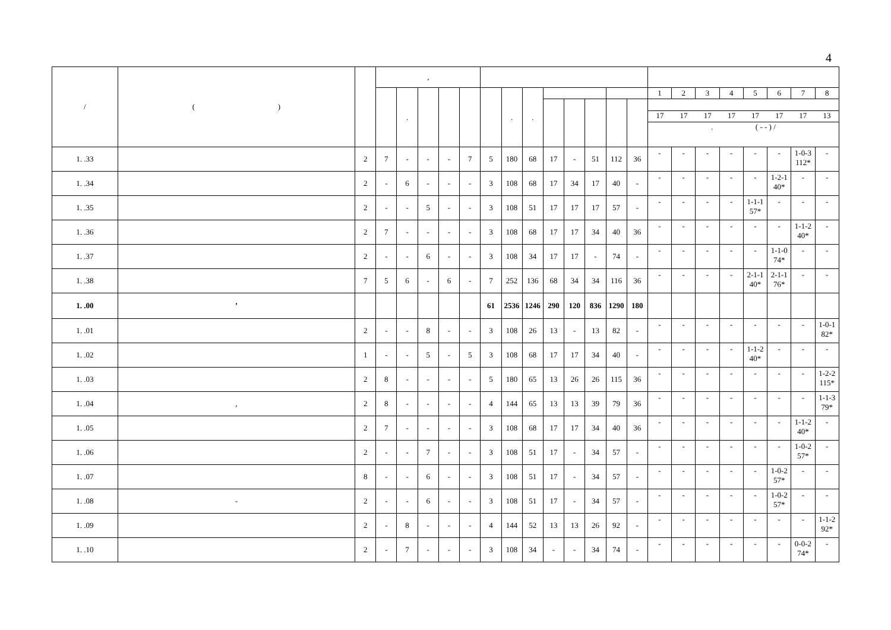4
| / | ( ) | | , | | | | | | | | | | | | | | | | | | | | |
| --- | --- | --- | --- | --- | --- | --- | --- | --- | --- | --- | --- | --- | --- | --- | --- | --- | --- | --- | --- | --- | --- | --- | --- |
| | | | | . | | | | | . | . | | | | | | 1 | 2 | 3 | 4 | 5 | 6 | 7 | 8 |
| | | | | | | | | | | | | | | | | 17 17 17 17 17 17 17 13 . ( - - ) / | | | | | | | |
| 1. .33 | | 2 | 7 | - | - | - | 7 | 5 | 180 | 68 | 17 | - | 51 | 112 | 36 | - | - | - | - | - | - | 1-0-3 112* | - |
| 1. .34 | | 2 | - | 6 | - | - | - | 3 | 108 | 68 | 17 | 34 | 17 | 40 | - | - | - | - | - | - | 1-2-1 40* | - | - |
| 1. .35 | | 2 | - | - | 5 | - | - | 3 | 108 | 51 | 17 | 17 | 17 | 57 | - | - | - | - | - | 1-1-1 57* | - | - | - |
| 1. .36 | | 2 | 7 | - | - | - | - | 3 | 108 | 68 | 17 | 17 | 34 | 40 | 36 | - | - | - | - | - | - | 1-1-2 40* | - |
| 1. .37 | | 2 | - | - | 6 | - | - | 3 | 108 | 34 | 17 | 17 | - | 74 | - | - | - | - | - | - | 1-1-0 74* | - | - |
| 1. .38 | | 7 | 5 | 6 | - | 6 | - | 7 | 252 | 136 | 68 | 34 | 34 | 116 | 36 | - | - | - | - | 2-1-1 40* | 2-1-1 76* | - | - |
| 1. .00 | ’ | | | | | | | 61 | 2536 | 1246 | 290 | 120 | 836 | 1290 | 180 | | | | | | | | |
| 1. .01 | | 2 | - | - | 8 | - | - | 3 | 108 | 26 | 13 | - | 13 | 82 | - | - | - | - | - | - | - | - | 1-0-1 82* |
| 1. .02 | | 1 | - | - | 5 | - | 5 | 3 | 108 | 68 | 17 | 17 | 34 | 40 | - | - | - | - | - | 1-1-2 40* | - | - | - |
| 1. .03 | | 2 | 8 | - | - | - | - | 5 | 180 | 65 | 13 | 26 | 26 | 115 | 36 | - | - | - | - | - | - | - | 1-2-2 115* |
| 1. .04 | , | 2 | 8 | - | - | - | - | 4 | 144 | 65 | 13 | 13 | 39 | 79 | 36 | - | - | - | - | - | - | - | 1-1-3 79* |
| 1. .05 | | 2 | 7 | - | - | - | - | 3 | 108 | 68 | 17 | 17 | 34 | 40 | 36 | - | - | - | - | - | - | 1-1-2 40* | - |
| 1. .06 | | 2 | - | - | 7 | - | - | 3 | 108 | 51 | 17 | - | 34 | 57 | - | - | - | - | - | - | - | 1-0-2 57* | - |
| 1. .07 | | 8 | - | - | 6 | - | - | 3 | 108 | 51 | 17 | - | 34 | 57 | - | - | - | - | - | - | 1-0-2 57* | - | - |
| 1. .08 | - | 2 | - | - | 6 | - | - | 3 | 108 | 51 | 17 | - | 34 | 57 | - | - | - | - | - | - | 1-0-2 57* | - | - |
| 1. .09 | | 2 | - | 8 | - | - | - | 4 | 144 | 52 | 13 | 13 | 26 | 92 | - | - | - | - | - | - | - | - | 1-1-2 92* |
| 1. .10 | | 2 | - | 7 | - | - | - | 3 | 108 | 34 | - | - | 34 | 74 | - | - | - | - | - | - | - | 0-0-2 74* | - |